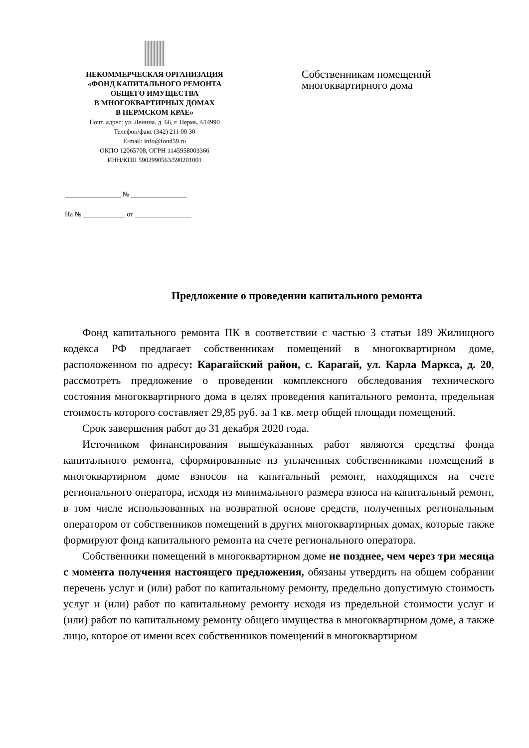НЕКОММЕРЧЕСКАЯ ОРГАНИЗАЦИЯ
«ФОНД КАПИТАЛЬНОГО РЕМОНТА
ОБЩЕГО ИМУЩЕСТВА
В МНОГОКВАРТИРНЫХ ДОМАХ
В ПЕРМСКОМ КРАЕ»
Почт. адрес: ул. Ленина, д. 66, г. Пермь, 614990
Телефон/факс (342) 211 00 30
E-mail: info@fond59.ru
ОКПО 12065708, ОГРН 1145958003366
ИНН/КПП 5902990563/590201001
________________ № ________________
На № ____________ от ________________
Собственникам помещений
многоквартирного дома
Предложение о проведении капитального ремонта
Фонд капитального ремонта ПК в соответствии с частью 3 статьи 189 Жилищного кодекса РФ предлагает собственникам помещений в многоквартирном доме, расположенном по адресу: Карагайский район, с. Карагай, ул. Карла Маркса, д. 20, рассмотреть предложение о проведении комплексного обследования технического состояния многоквартирного дома в целях проведения капитального ремонта, предельная стоимость которого составляет 29,85 руб. за 1 кв. метр общей площади помещений.
Срок завершения работ до 31 декабря 2020 года.
Источником финансирования вышеуказанных работ являются средства фонда капитального ремонта, сформированные из уплаченных собственниками помещений в многоквартирном доме взносов на капитальный ремонт, находящихся на счете регионального оператора, исходя из минимального размера взноса на капитальный ремонт, в том числе использованных на возвратной основе средств, полученных региональным оператором от собственников помещений в других многоквартирных домах, которые также формируют фонд капитального ремонта на счете регионального оператора.
Собственники помещений в многоквартирном доме не позднее, чем через три месяца с момента получения настоящего предложения, обязаны утвердить на общем собрании перечень услуг и (или) работ по капитальному ремонту, предельно допустимую стоимость услуг и (или) работ по капитальному ремонту исходя из предельной стоимости услуг и (или) работ по капитальному ремонту общего имущества в многоквартирном доме, а также лицо, которое от имени всех собственников помещений в многоквартирном